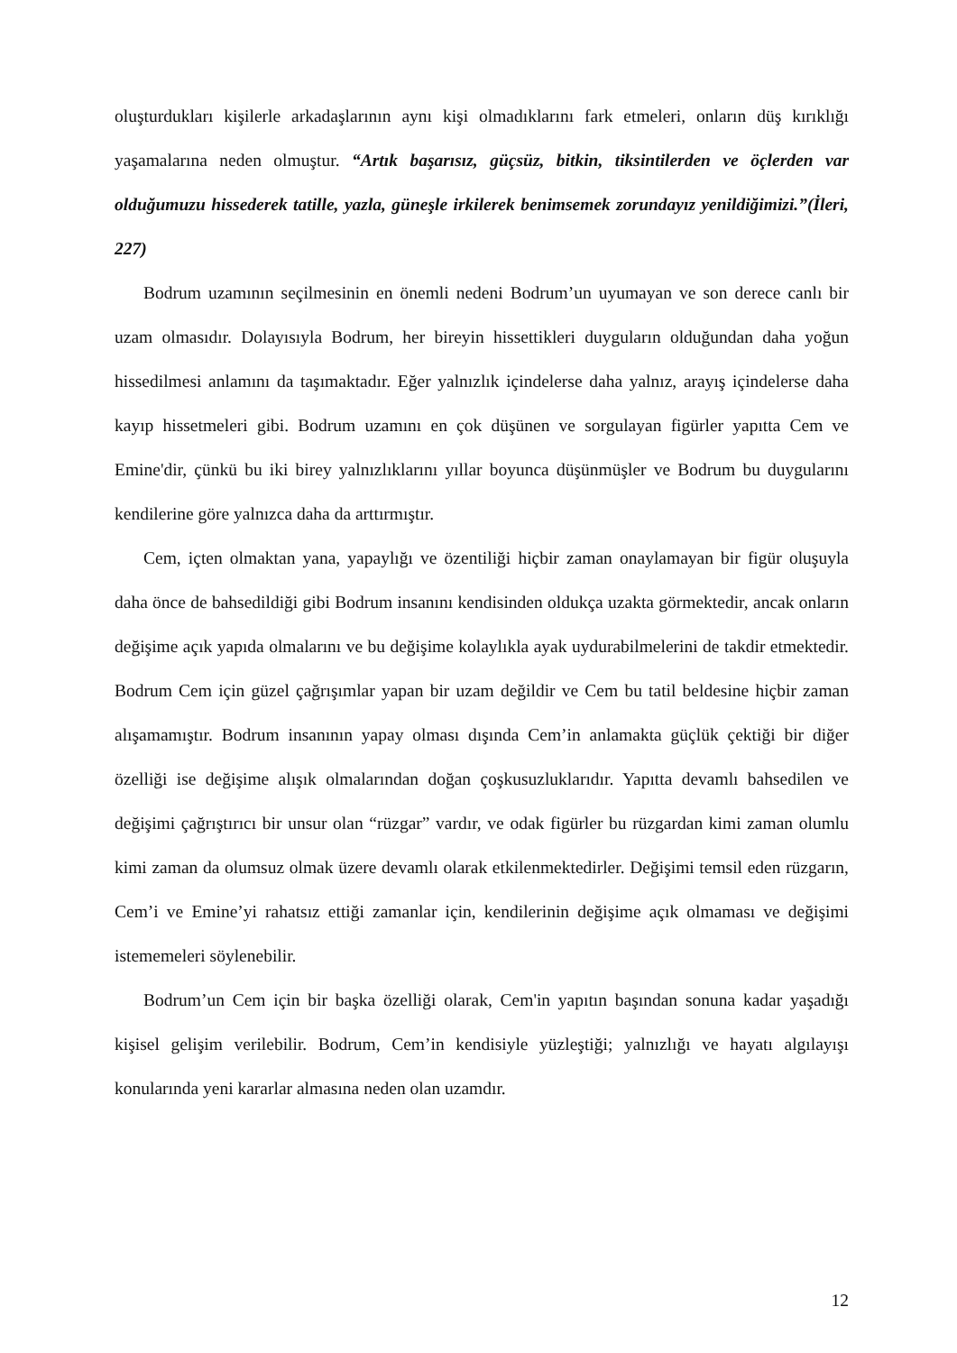oluşturdukları kişilerle arkadaşlarının aynı kişi olmadıklarını fark etmeleri, onların düş kırıklığı yaşamalarına neden olmuştur. “Artık başarısız, güçsüz, bitkin, tiksintilerden ve öçlerden var olduğumuzu hissederek tatille, yazla, güneşle irkilerek benimsemek zorundayız yenildiğimizi.”(İleri, 227)
Bodrum uzamının seçilmesinin en önemli nedeni Bodrum’un uyumayan ve son derece canlı bir uzam olmasıdır. Dolayısıyla Bodrum, her bireyin hissettikleri duyguların olduğundan daha yoğun hissedilmesi anlamını da taşımaktadır. Eğer yalnızlık içindelerse daha yalnız, arayış içindelerse daha kayıp hissetmeleri gibi. Bodrum uzamını en çok düşünen ve sorgulayan figürler yapıtta Cem ve Emine'dir, çünkü bu iki birey yalnızlıklarını yıllar boyunca düşünmüşler ve Bodrum bu duygularını kendilerine göre yalnızca daha da arttırmıştır.
Cem, içten olmaktan yana, yapaylığı ve özentiliği hiçbir zaman onaylamayan bir figür oluşuyla daha önce de bahsedildiği gibi Bodrum insanını kendisinden oldukça uzakta görmektedir, ancak onların değişime açık yapıda olmalarını ve bu değişime kolaylıkla ayak uydurabilmelerini de takdir etmektedir. Bodrum Cem için güzel çağrışımlar yapan bir uzam değildir ve Cem bu tatil beldesine hiçbir zaman alışamamıştır. Bodrum insanının yapay olması dışında Cem’in anlamakta güçlük çektiği bir diğer özelliği ise değişime alışık olmalarından doğan çoşkusuzluklarıdır. Yapıtta devamlı bahsedilen ve değişimi çağrıştırıcı bir unsur olan “rüzgar” vardır, ve odak figürler bu rüzgardan kimi zaman olumlu kimi zaman da olumsuz olmak üzere devamlı olarak etkilenmektedirler. Değişimi temsil eden rüzgarın, Cem’i ve Emine’yi rahatsız ettiği zamanlar için, kendilerinin değişime açık olmaması ve değişimi istememeleri söylenebilir.
Bodrum’un Cem için bir başka özelliği olarak, Cem'in yapıtın başından sonuna kadar yaşadığı kişisel gelişim verilebilir. Bodrum, Cem’in kendisiyle yüzleştiği; yalnızlığı ve hayatı algılayışı konularında yeni kararlar almasına neden olan uzamdır.
12